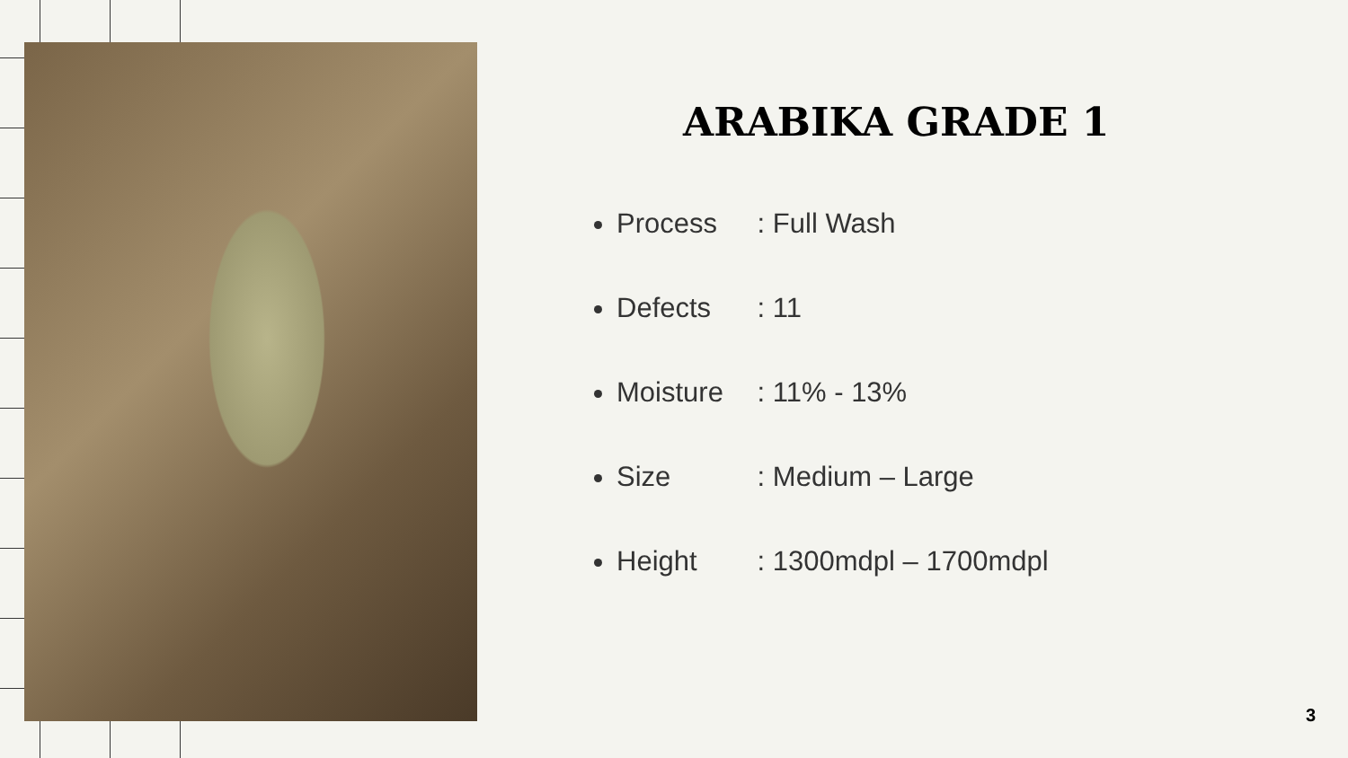ARABIKA GRADE 1
Process : Full Wash
Defects : 11
Moisture : 11% - 13%
Size : Medium – Large
Height : 1300mdpl – 1700mdpl
3